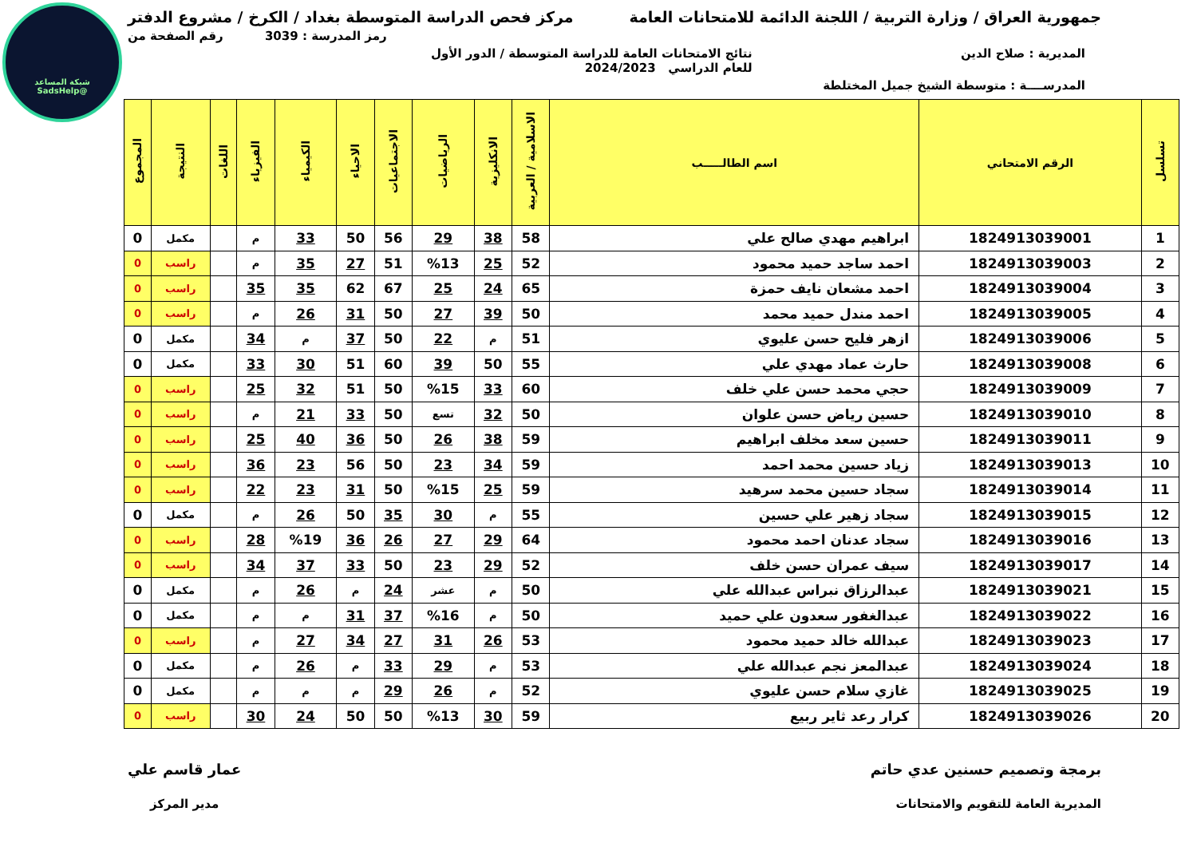شبكة المساعد
@SadsHelp
جمهورية العراق / وزارة التربية / اللجنة الدائمة للامتحانات العامة مركز فحص الدراسة المتوسطة بغداد / الكرخ / مشروع الدفتر
رمز المدرسة : 3039 رقم الصفحة من
المديرية : صلاح الدين نتائج الامتحانات العامة للدراسة المتوسطة / الدور الأول
للعام الدراسي 2024/2023
المدرســــة : متوسطة الشيخ جميل المختلطة
| تسلسل | الرقم الامتحاني | اسم الطالـــــب | الاسلامية / العربية | الانكليزية | الرياضيات | الاجتماعيات | الاحياء | الكيمياء | الفيزياء | اللغات | النتيجة | المجموع |
| --- | --- | --- | --- | --- | --- | --- | --- | --- | --- | --- | --- | --- |
| 1 | 1824913039001 | ابراهيم مهدي صالح علي | 58 | 38 | 29 | 56 | 50 | 33 | م | | مكمل | 0 |
| 2 | 1824913039003 | احمد ساجد حميد محمود | 52 | 25 | %13 | 51 | 27 | 35 | م | | راسب | 0 |
| 3 | 1824913039004 | احمد مشعان نايف حمزة | 65 | 24 | 25 | 67 | 62 | 35 | 35 | | راسب | 0 |
| 4 | 1824913039005 | احمد مندل حميد محمد | 50 | 39 | 27 | 50 | 31 | 26 | م | | راسب | 0 |
| 5 | 1824913039006 | ازهر فليح حسن عليوي | 51 | م | 22 | 50 | 37 | م | 34 | | مكمل | 0 |
| 6 | 1824913039008 | حارث عماد مهدي علي | 55 | 50 | 39 | 60 | 51 | 30 | 33 | | مكمل | 0 |
| 7 | 1824913039009 | حجي محمد حسن علي خلف | 60 | 33 | %15 | 50 | 51 | 32 | 25 | | راسب | 0 |
| 8 | 1824913039010 | حسين رياض حسن علوان | 50 | 32 | تسع | 50 | 33 | 21 | م | | راسب | 0 |
| 9 | 1824913039011 | حسين سعد مخلف ابراهيم | 59 | 38 | 26 | 50 | 36 | 40 | 25 | | راسب | 0 |
| 10 | 1824913039013 | زياد حسين محمد احمد | 59 | 34 | 23 | 50 | 56 | 23 | 36 | | راسب | 0 |
| 11 | 1824913039014 | سجاد حسين محمد سرهيد | 59 | 25 | %15 | 50 | 31 | 23 | 22 | | راسب | 0 |
| 12 | 1824913039015 | سجاد زهير علي حسين | 55 | م | 30 | 35 | 50 | 26 | م | | مكمل | 0 |
| 13 | 1824913039016 | سجاد عدنان احمد محمود | 64 | 29 | 27 | 26 | 36 | %19 | 28 | | راسب | 0 |
| 14 | 1824913039017 | سيف عمران حسن خلف | 52 | 29 | 23 | 50 | 33 | 37 | 34 | | راسب | 0 |
| 15 | 1824913039021 | عبدالرزاق نبراس عبدالله علي | 50 | م | عشر | 24 | م | 26 | م | | مكمل | 0 |
| 16 | 1824913039022 | عبدالغفور سعدون علي حميد | 50 | م | %16 | 37 | 31 | م | م | | مكمل | 0 |
| 17 | 1824913039023 | عبدالله خالد حميد محمود | 53 | 26 | 31 | 27 | 34 | 27 | م | | راسب | 0 |
| 18 | 1824913039024 | عبدالمعز نجم عبدالله علي | 53 | م | 29 | 33 | م | 26 | م | | مكمل | 0 |
| 19 | 1824913039025 | غازي سلام حسن عليوي | 52 | م | 26 | 29 | م | م | م | | مكمل | 0 |
| 20 | 1824913039026 | كرار رعد ثاير ربيع | 59 | 30 | %13 | 50 | 50 | 24 | 30 | | راسب | 0 |
برمجة وتصميم حسنين عدي حاتم
المديرية العامة للتقويم والامتحانات
عمار قاسم علي
مدير المركز